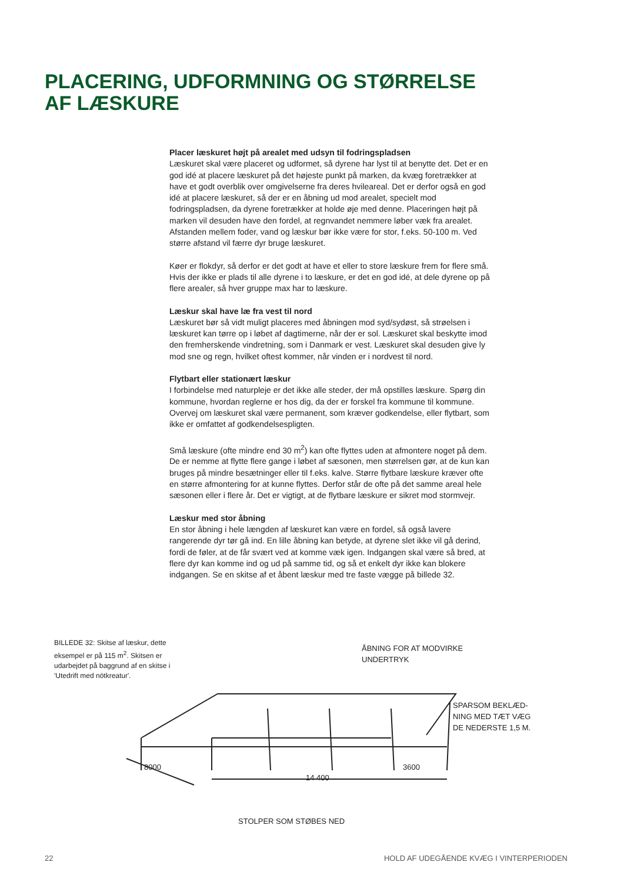PLACERING, UDFORMNING OG STØRRELSE
AF LÆSKURE
Placer læskuret højt på arealet med udsyn til fodringspladsen
Læskuret skal være placeret og udformet, så dyrene har lyst til at benytte det. Det er en god idé at placere læskuret på det højeste punkt på marken, da kvæg foretrækker at have et godt overblik over omgivelserne fra deres hvileareal. Det er derfor også en god idé at placere læskuret, så der er en åbning ud mod arealet, specielt mod fodringspladsen, da dyrene foretrækker at holde øje med denne. Placeringen højt på marken vil desuden have den fordel, at regnvandet nemmere løber væk fra arealet. Afstanden mellem foder, vand og læskur bør ikke være for stor, f.eks. 50-100 m. Ved større afstand vil færre dyr bruge læskuret.
Køer er flokdyr, så derfor er det godt at have et eller to store læskure frem for flere små. Hvis der ikke er plads til alle dyrene i to læskure, er det en god idé, at dele dyrene op på flere arealer, så hver gruppe max har to læskure.
Læskur skal have læ fra vest til nord
Læskuret bør så vidt muligt placeres med åbningen mod syd/sydøst, så strøelsen i læskuret kan tørre op i løbet af dagtimerne, når der er sol. Læskuret skal beskytte imod den fremherskende vindretning, som i Danmark er vest. Læskuret skal desuden give ly mod sne og regn, hvilket oftest kommer, når vinden er i nordvest til nord.
Flytbart eller stationært læskur
I forbindelse med naturpleje er det ikke alle steder, der må opstilles læskure. Spørg din kommune, hvordan reglerne er hos dig, da der er forskel fra kommune til kommune. Overvej om læskuret skal være permanent, som kræver godkendelse, eller flytbart, som ikke er omfattet af godkendelsespligten.
Små læskure (ofte mindre end 30 m<sup>2</sup>) kan ofte flyttes uden at afmontere noget på dem. De er nemme at flytte flere gange i løbet af sæsonen, men størrelsen gør, at de kun kan bruges på mindre besætninger eller til f.eks. kalve. Større flytbare læskure kræver ofte en større afmontering for at kunne flyttes. Derfor står de ofte på det samme areal hele sæsonen eller i flere år. Det er vigtigt, at de flytbare læskure er sikret mod stormvejr.
Læskur med stor åbning
En stor åbning i hele længden af læskuret kan være en fordel, så også lavere rangerende dyr tør gå ind. En lille åbning kan betyde, at dyrene slet ikke vil gå derind, fordi de føler, at de får svært ved at komme væk igen. Indgangen skal være så bred, at flere dyr kan komme ind og ud på samme tid, og så et enkelt dyr ikke kan blokere indgangen. Se en skitse af et åbent læskur med tre faste vægge på billede 32.
BILLEDE 32: Skitse af læskur, dette eksempel er på 115 m<sup>2</sup>. Skitsen er udarbejdet på baggrund af en skitse i 'Utedrift med nöt­kreatur'.
ÅBNING FOR AT MODVIRKE
UNDERTRYK
SPARSOM BEKLÆD-
NING MED TÆT VÆG
DE NEDERSTE 1,5 M.
8000 3600
14 400
STOLPER SOM STØBES NED
22
HOLD AF UDEGÅENDE KVÆG I VINTERPERIODEN